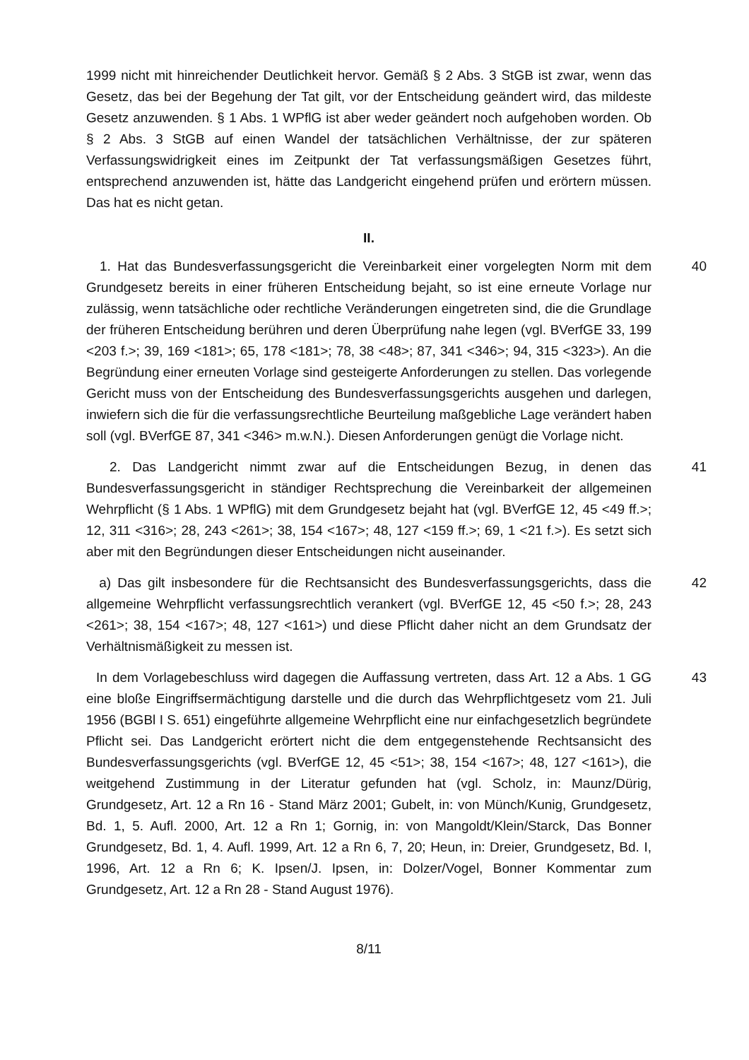1999 nicht mit hinreichender Deutlichkeit hervor. Gemäß § 2 Abs. 3 StGB ist zwar, wenn das Gesetz, das bei der Begehung der Tat gilt, vor der Entscheidung geändert wird, das mildeste Gesetz anzuwenden. § 1 Abs. 1 WPflG ist aber weder geändert noch aufgehoben worden. Ob § 2 Abs. 3 StGB auf einen Wandel der tatsächlichen Verhältnisse, der zur späteren Verfassungswidrigkeit eines im Zeitpunkt der Tat verfassungsmäßigen Gesetzes führt, entsprechend anzuwenden ist, hätte das Landgericht eingehend prüfen und erörtern müssen. Das hat es nicht getan.
II.
1. Hat das Bundesverfassungsgericht die Vereinbarkeit einer vorgelegten Norm mit dem Grundgesetz bereits in einer früheren Entscheidung bejaht, so ist eine erneute Vorlage nur zulässig, wenn tatsächliche oder rechtliche Veränderungen eingetreten sind, die die Grundlage der früheren Entscheidung berühren und deren Überprüfung nahe legen (vgl. BVerfGE 33, 199 <203 f.>; 39, 169 <181>; 65, 178 <181>; 78, 38 <48>; 87, 341 <346>; 94, 315 <323>). An die Begründung einer erneuten Vorlage sind gesteigerte Anforderungen zu stellen. Das vorlegende Gericht muss von der Entscheidung des Bundesverfassungsgerichts ausgehen und darlegen, inwiefern sich die für die verfassungsrechtliche Beurteilung maßgebliche Lage verändert haben soll (vgl. BVerfGE 87, 341 <346> m.w.N.). Diesen Anforderungen genügt die Vorlage nicht.
40
2. Das Landgericht nimmt zwar auf die Entscheidungen Bezug, in denen das Bundesverfassungsgericht in ständiger Rechtsprechung die Vereinbarkeit der allgemeinen Wehrpflicht (§ 1 Abs. 1 WPflG) mit dem Grundgesetz bejaht hat (vgl. BVerfGE 12, 45 <49 ff.>; 12, 311 <316>; 28, 243 <261>; 38, 154 <167>; 48, 127 <159 ff.>; 69, 1 <21 f.>). Es setzt sich aber mit den Begründungen dieser Entscheidungen nicht auseinander.
41
a) Das gilt insbesondere für die Rechtsansicht des Bundesverfassungsgerichts, dass die allgemeine Wehrpflicht verfassungsrechtlich verankert (vgl. BVerfGE 12, 45 <50 f.>; 28, 243 <261>; 38, 154 <167>; 48, 127 <161>) und diese Pflicht daher nicht an dem Grundsatz der Verhältnismäßigkeit zu messen ist.
42
In dem Vorlagebeschluss wird dagegen die Auffassung vertreten, dass Art. 12 a Abs. 1 GG eine bloße Eingriffsermächtigung darstelle und die durch das Wehrpflichtgesetz vom 21. Juli 1956 (BGBl I S. 651) eingeführte allgemeine Wehrpflicht eine nur einfachgesetzlich begründete Pflicht sei. Das Landgericht erörtert nicht die dem entgegenstehende Rechtsansicht des Bundesverfassungsgerichts (vgl. BVerfGE 12, 45 <51>; 38, 154 <167>; 48, 127 <161>), die weitgehend Zustimmung in der Literatur gefunden hat (vgl. Scholz, in: Maunz/Dürig, Grundgesetz, Art. 12 a Rn 16 - Stand März 2001; Gubelt, in: von Münch/Kunig, Grundgesetz, Bd. 1, 5. Aufl. 2000, Art. 12 a Rn 1; Gornig, in: von Mangoldt/Klein/Starck, Das Bonner Grundgesetz, Bd. 1, 4. Aufl. 1999, Art. 12 a Rn 6, 7, 20; Heun, in: Dreier, Grundgesetz, Bd. I, 1996, Art. 12 a Rn 6; K. Ipsen/J. Ipsen, in: Dolzer/Vogel, Bonner Kommentar zum Grundgesetz, Art. 12 a Rn 28 - Stand August 1976).
43
8/11